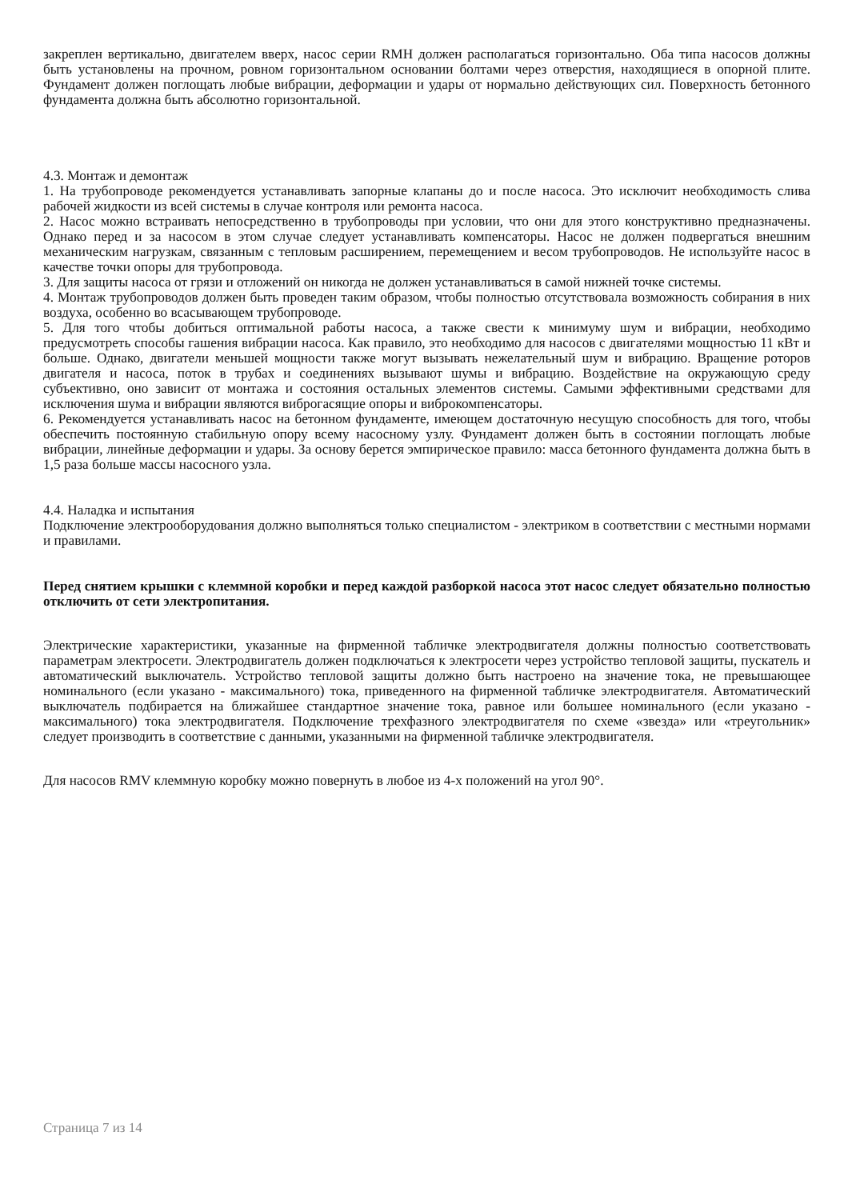закреплен вертикально, двигателем вверх, насос серии RMH должен располагаться горизонтально. Оба типа насосов должны быть установлены на прочном, ровном горизонтальном основании болтами через отверстия, находящиеся в опорной плите. Фундамент должен поглощать любые вибрации, деформации и удары от нормально действующих сил. Поверхность бетонного фундамента должна быть абсолютно горизонтальной.
4.3. Монтаж и демонтаж
1. На трубопроводе рекомендуется устанавливать запорные клапаны до и после насоса. Это исключит необходимость слива рабочей жидкости из всей системы в случае контроля или ремонта насоса.
2. Насос можно встраивать непосредственно в трубопроводы при условии, что они для этого конструктивно предназначены. Однако перед и за насосом в этом случае следует устанавливать компенсаторы. Насос не должен подвергаться внешним механическим нагрузкам, связанным с тепловым расширением, перемещением и весом трубопроводов. Не используйте насос в качестве точки опоры для трубопровода.
3. Для защиты насоса от грязи и отложений он никогда не должен устанавливаться в самой нижней точке системы.
4. Монтаж трубопроводов должен быть проведен таким образом, чтобы полностью отсутствовала возможность собирания в них воздуха, особенно во всасывающем трубопроводе.
5. Для того чтобы добиться оптимальной работы насоса, а также свести к минимуму шум и вибрации, необходимо предусмотреть способы гашения вибрации насоса. Как правило, это необходимо для насосов с двигателями мощностью 11 кВт и больше. Однако, двигатели меньшей мощности также могут вызывать нежелательный шум и вибрацию. Вращение роторов двигателя и насоса, поток в трубах и соединениях вызывают шумы и вибрацию. Воздействие на окружающую среду субъективно, оно зависит от монтажа и состояния остальных элементов системы. Самыми эффективными средствами для исключения шума и вибрации являются виброгасящие опоры и виброкомпенсаторы.
6. Рекомендуется устанавливать насос на бетонном фундаменте, имеющем достаточную несущую способность для того, чтобы обеспечить постоянную стабильную опору всему насосному узлу. Фундамент должен быть в состоянии поглощать любые вибрации, линейные деформации и удары. За основу берется эмпирическое правило: масса бетонного фундамента должна быть в 1,5 раза больше массы насосного узла.
4.4. Наладка и испытания
Подключение электрооборудования должно выполняться только специалистом - электриком в соответствии с местными нормами и правилами.
Перед снятием крышки с клеммной коробки и перед каждой разборкой насоса этот насос следует обязательно полностью отключить от сети электропитания.
Электрические характеристики, указанные на фирменной табличке электродвигателя должны полностью соответствовать параметрам электросети. Электродвигатель должен подключаться к электросети через устройство тепловой защиты, пускатель и автоматический выключатель. Устройство тепловой защиты должно быть настроено на значение тока, не превышающее номинального (если указано - максимального) тока, приведенного на фирменной табличке электродвигателя. Автоматический выключатель подбирается на ближайшее стандартное значение тока, равное или большее номинального (если указано - максимального) тока электродвигателя. Подключение трехфазного электродвигателя по схеме «звезда» или «треугольник» следует производить в соответствие с данными, указанными на фирменной табличке электродвигателя.
Для насосов RMV клеммную коробку можно повернуть в любое из 4-х положений на угол 90°.
Страница 7 из 14